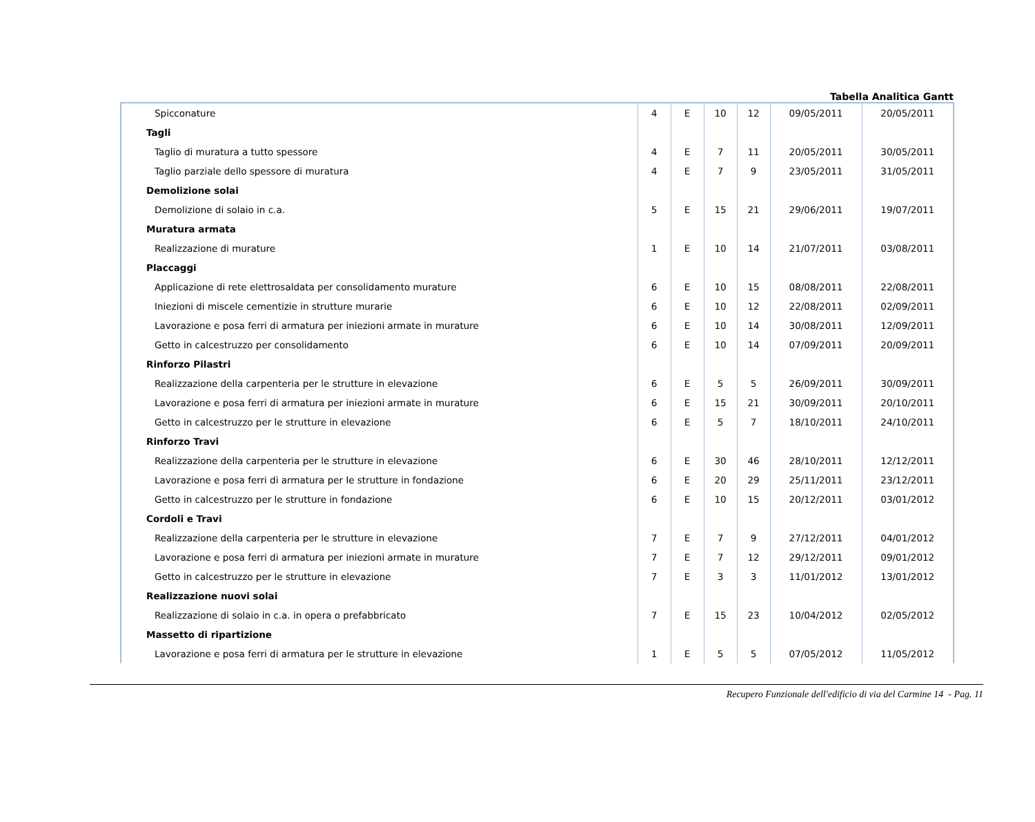Tabella Analitica Gantt
| Spicconature | 4 | E | 10 | 12 | 09/05/2011 | 20/05/2011 |
| Tagli | | | | | | |
| Taglio di muratura a tutto spessore | 4 | E | 7 | 11 | 20/05/2011 | 30/05/2011 |
| Taglio parziale dello spessore di muratura | 4 | E | 7 | 9 | 23/05/2011 | 31/05/2011 |
| Demolizione solai | | | | | | |
| Demolizione di solaio in c.a. | 5 | E | 15 | 21 | 29/06/2011 | 19/07/2011 |
| Muratura armata | | | | | | |
| Realizzazione di murature | 1 | E | 10 | 14 | 21/07/2011 | 03/08/2011 |
| Placcaggi | | | | | | |
| Applicazione di rete elettrosaldata per consolidamento murature | 6 | E | 10 | 15 | 08/08/2011 | 22/08/2011 |
| Iniezioni di miscele cementizie in strutture murarie | 6 | E | 10 | 12 | 22/08/2011 | 02/09/2011 |
| Lavorazione e posa ferri di armatura per iniezioni armate in murature | 6 | E | 10 | 14 | 30/08/2011 | 12/09/2011 |
| Getto in calcestruzzo per consolidamento | 6 | E | 10 | 14 | 07/09/2011 | 20/09/2011 |
| Rinforzo Pilastri | | | | | | |
| Realizzazione della carpenteria per le strutture in elevazione | 6 | E | 5 | 5 | 26/09/2011 | 30/09/2011 |
| Lavorazione e posa ferri di armatura per iniezioni armate in murature | 6 | E | 15 | 21 | 30/09/2011 | 20/10/2011 |
| Getto in calcestruzzo per le strutture in elevazione | 6 | E | 5 | 7 | 18/10/2011 | 24/10/2011 |
| Rinforzo Travi | | | | | | |
| Realizzazione della carpenteria per le strutture in elevazione | 6 | E | 30 | 46 | 28/10/2011 | 12/12/2011 |
| Lavorazione e posa ferri di armatura per le strutture in fondazione | 6 | E | 20 | 29 | 25/11/2011 | 23/12/2011 |
| Getto in calcestruzzo per le strutture in fondazione | 6 | E | 10 | 15 | 20/12/2011 | 03/01/2012 |
| Cordoli e Travi | | | | | | |
| Realizzazione della carpenteria per le strutture in elevazione | 7 | E | 7 | 9 | 27/12/2011 | 04/01/2012 |
| Lavorazione e posa ferri di armatura per iniezioni armate in murature | 7 | E | 7 | 12 | 29/12/2011 | 09/01/2012 |
| Getto in calcestruzzo per le strutture in elevazione | 7 | E | 3 | 3 | 11/01/2012 | 13/01/2012 |
| Realizzazione nuovi solai | | | | | | |
| Realizzazione di solaio in c.a. in opera o prefabbricato | 7 | E | 15 | 23 | 10/04/2012 | 02/05/2012 |
| Massetto di ripartizione | | | | | | |
| Lavorazione e posa ferri di armatura per le strutture in elevazione | 1 | E | 5 | 5 | 07/05/2012 | 11/05/2012 |
Recupero Funzionale dell'edificio di via del Carmine 14 - Pag. 11